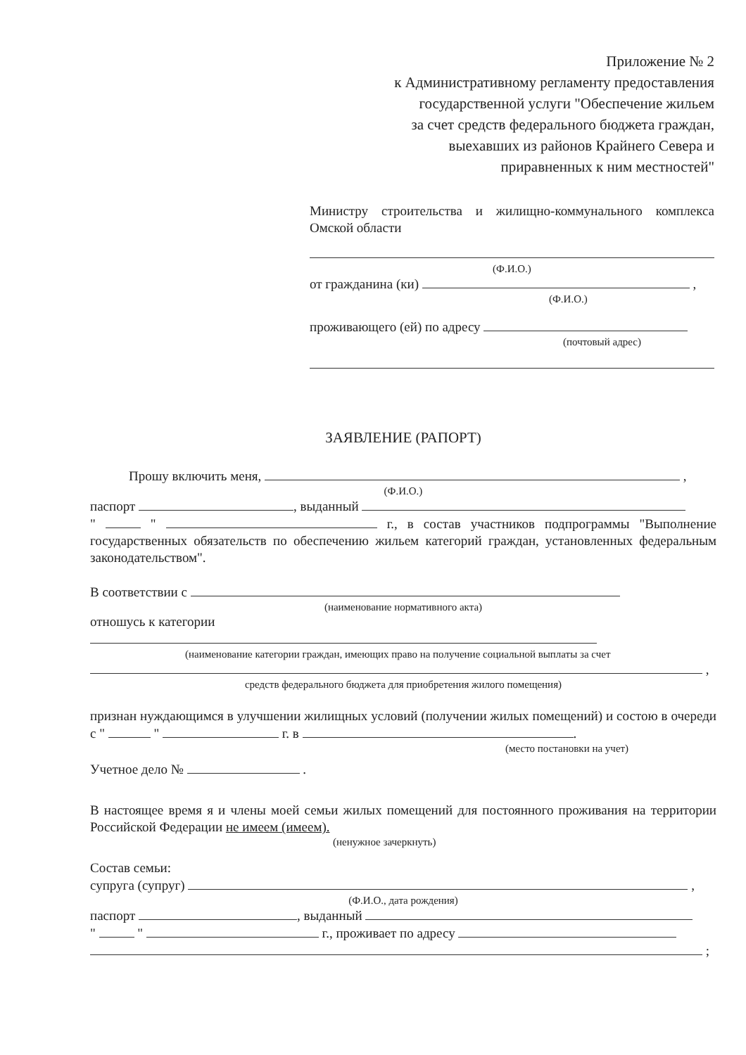Приложение № 2
к Административному регламенту предоставления
государственной услуги "Обеспечение жильем
за счет средств федерального бюджета граждан,
выехавших из районов Крайнего Севера и
приравненных к ним местностей"
Министру строительства и жилищно-коммунального комплекса Омской области
(Ф.И.О.)
от гражданина (ки) ,
(Ф.И.О.)
проживающего (ей) по адресу
(почтовый адрес)
ЗАЯВЛЕНИЕ (РАПОРТ)
Прошу включить меня, ,
(Ф.И.О.)
паспорт , выданный
" " г., в состав участников подпрограммы "Выполнение государственных обязательств по обеспечению жильем категорий граждан, установленных федеральным законодательством".
В соответствии с
(наименование нормативного акта)
отношусь к категории
(наименование категории граждан, имеющих право на получение социальной выплаты за счет
,
средств федерального бюджета для приобретения жилого помещения)
признан нуждающимся в улучшении жилищных условий (получении жилых помещений) и состою в очереди с " " г. в .
(место постановки на учет)
Учетное дело № .
В настоящее время я и члены моей семьи жилых помещений для постоянного проживания на территории Российской Федерации не имеем (имеем).
(ненужное зачеркнуть)
Состав семьи:
супруга (супруг) ,
(Ф.И.О., дата рождения)
паспорт , выданный
" " г., проживает по адресу
;